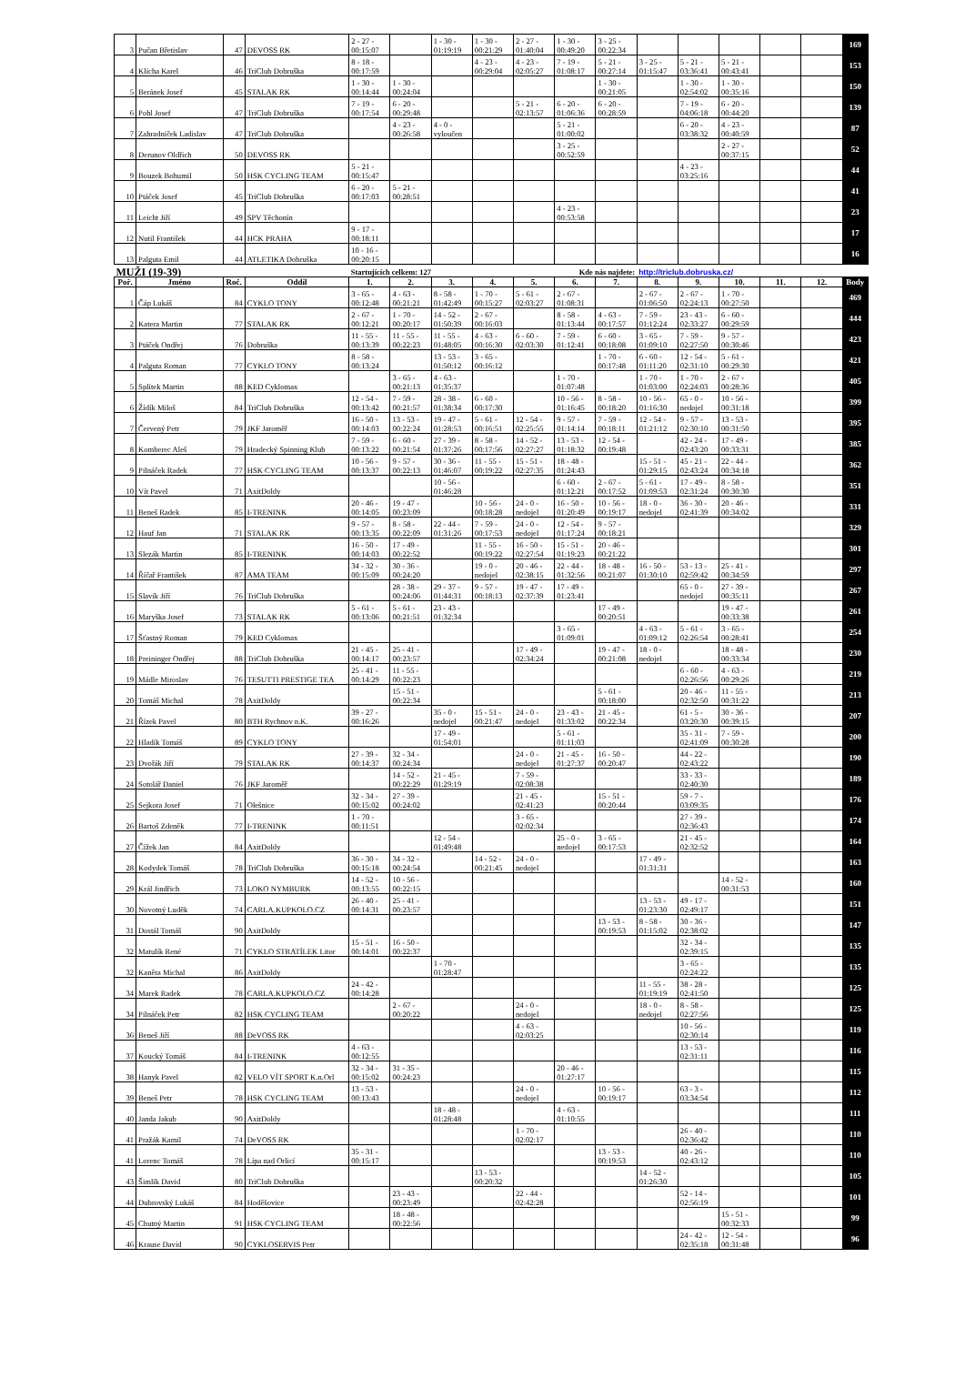| 3 | Pučan Břetislav | 47 | DEVOSS RK | 2 - 27 - 00:15:07 | | 1 - 30 - 01:19:19 | 1 - 30 - 00:21:29 | 2 - 27 - 01:40:04 | 1 - 30 - 00:49:20 | 3 - 25 - 00:22:34 | | | | | | 169 |
| 4 | Klícha Karel | 46 | TriClub Dobruška | 8 - 18 - 00:17:59 | | | 4 - 23 - 00:29:04 | 4 - 23 - 02:05:27 | 7 - 19 - 01:08:17 | 5 - 21 - 00:27:14 | 3 - 25 - 01:15:47 | 5 - 21 - 03:36:41 | 5 - 21 - 00:43:41 | | | 153 |
| 5 | Beránek Josef | 45 | STALAK RK | 1 - 30 - 00:14:44 | 1 - 30 - 00:24:04 | | | | | 1 - 30 - 00:21:05 | | 1 - 30 - 02:54:02 | 1 - 30 - 00:35:16 | | | 150 |
| 6 | Pohl Josef | 47 | TriClub Dobruška | 7 - 19 - 00:17:54 | 6 - 20 - 00:29:48 | | | 5 - 21 - 02:13:57 | 6 - 20 - 01:06:36 | 6 - 20 - 00:28:59 | | 7 - 19 - 04:06:18 | 6 - 20 - 00:44:20 | | | 139 |
| 7 | Zahradníček Ladislav | 47 | TriClub Dobruška | | 4 - 23 - 00:26:58 | 4 - 0 - vyloučen | | | 5 - 21 - 01:00:02 | | | 6 - 20 - 03:38:32 | 4 - 23 - 00:40:59 | | | 87 |
| 8 | Derunov Oldřich | 50 | DEVOSS RK | | | | | | 3 - 25 - 00:52:59 | | | | 2 - 27 - 00:37:15 | | | 52 |
| 9 | Bouzek Bohumil | 50 | HSK CYCLING TEAM | 5 - 21 - 00:15:47 | | | | | | | | 4 - 23 - 03:25:16 | | | | 44 |
| 10 | Ptáček Josef | 45 | TriClub Dobruška | 6 - 20 - 00:17:03 | 5 - 21 - 00:28:51 | | | | | | | | | | | 41 |
| 11 | Leicht Jiří | 49 | SPV Těchonín | | | | | | 4 - 23 - 00:53:58 | | | | | | | 23 |
| 12 | Nutil František | 44 | HCK PRAHA | 9 - 17 - 00:18:11 | | | | | | | | | | | | 17 |
| 13 | Palguta Emil | 44 | ATLETIKA Dobruška | 10 - 16 - 00:20:15 | | | | | | | | | | | | 16 |
| MUŽI (19-39) | | | | Startujících celkem: 127 | | | | Kde nás najdete: | | | http://triclub.dobruska.cz/ | | | | | |
| Poř. | Jméno | Roč. | Oddíl | 1. | 2. | 3. | 4. | 5. | 6. | 7. | 8. | 9. | 10. | 11. | 12. | Body |
| 1 | Čáp Lukáš | 84 | CYKLO TONY | 3 - 65 - 00:12:48 | 4 - 63 - 00:21:21 | 8 - 58 - 01:42:49 | 1 - 70 - 00:15:27 | 5 - 61 - 02:03:27 | 2 - 67 - 01:08:31 | | 2 - 67 - 01:06:50 | 2 - 67 - 02:24:13 | 1 - 70 - 00:27:50 | | | 469 |
| 2 | Katera Martin | 77 | STALAK RK | 2 - 67 - 00:12:21 | 1 - 70 - 00:20:17 | 14 - 52 - 01:50:39 | 2 - 67 - 00:16:03 | | 8 - 58 - 01:13:44 | 4 - 63 - 00:17:57 | 7 - 59 - 01:12:24 | 23 - 43 - 02:33:27 | 6 - 60 - 00:29:59 | | | 444 |
| 3 | Ptáček Ondřej | 76 | Dobruška | 11 - 55 - 00:13:39 | 11 - 55 - 00:22:23 | 11 - 55 - 01:48:05 | 4 - 63 - 00:16:30 | 6 - 60 - 02:03:30 | 7 - 59 - 01:12:41 | 6 - 60 - 00:18:08 | 3 - 65 - 01:09:10 | 7 - 59 - 02:27:50 | 9 - 57 - 00:30:46 | | | 423 |
| 4 | Palguta Roman | 77 | CYKLO TONY | 8 - 58 - 00:13:24 | | 13 - 53 - 01:50:12 | 3 - 65 - 00:16:12 | | | 1 - 70 - 00:17:48 | 6 - 60 - 01:11:20 | 12 - 54 - 02:31:10 | 5 - 61 - 00:29:30 | | | 421 |
| 5 | Splítek Martin | 88 | KED Cyklomax | | 3 - 65 - 00:21:13 | 4 - 63 - 01:35:37 | | | 1 - 70 - 01:07:48 | | 1 - 70 - 01:03:00 | 1 - 70 - 02:24:03 | 2 - 67 - 00:28:36 | | | 405 |
| 6 | Žídík Miloš | 84 | TriClub Dobruška | 12 - 54 - 00:13:42 | 7 - 59 - 00:21:57 | 28 - 38 - 01:38:34 | 6 - 60 - 00:17:30 | | 10 - 56 - 01:16:45 | 8 - 58 - 00:18:20 | 10 - 56 - 01:16:30 | 65 - 0 - nedojel | 10 - 56 - 00:31:18 | | | 399 |
| 7 | Červený Petr | 79 | JKF Jaroměř | 16 - 50 - 00:14:03 | 13 - 53 - 00:22:24 | 19 - 47 - 01:28:53 | 5 - 61 - 00:16:51 | 12 - 54 - 02:25:55 | 9 - 57 - 01:14:14 | 7 - 59 - 00:18:11 | 12 - 54 - 01:21:12 | 9 - 57 - 02:30:10 | 13 - 53 - 00:31:50 | | | 395 |
| 8 | Komberec Aleš | 79 | Hradecký Spinning Klub | 7 - 59 - 00:13:22 | 6 - 60 - 00:21:54 | 27 - 39 - 01:37:26 | 8 - 58 - 00:17:56 | 14 - 52 - 02:27:27 | 13 - 53 - 01:18:32 | 12 - 54 - 00:19:48 | | 42 - 24 - 02:43:20 | 17 - 49 - 00:33:31 | | | 385 |
| 9 | Pilnáček Radek | 77 | HSK CYCLING TEAM | 10 - 56 - 00:13:37 | 9 - 57 - 00:22:13 | 30 - 36 - 01:46:07 | 11 - 55 - 00:19:22 | 15 - 51 - 02:27:35 | 18 - 48 - 01:24:43 | | 15 - 51 - 01:29:15 | 45 - 21 - 02:43:24 | 22 - 44 - 00:34:18 | | | 362 |
| 10 | Vít Pavel | 71 | AxitDoldy | | | 10 - 56 - 01:46:28 | | | 6 - 60 - 01:12:21 | 2 - 67 - 00:17:52 | 5 - 61 - 01:09:53 | 17 - 49 - 02:31:24 | 8 - 58 - 00:30:30 | | | 351 |
| 11 | Beneš Radek | 85 | I-TRENINK | 20 - 46 - 00:14:05 | 19 - 47 - 00:23:09 | | 10 - 56 - 00:18:28 | 24 - 0 - nedojel | 16 - 50 - 01:20:49 | 10 - 56 - 00:19:17 | 18 - 0 - nedojel | 36 - 30 - 02:41:39 | 20 - 46 - 00:34:02 | | | 331 |
| 12 | Hauf Jan | 71 | STALAK RK | 9 - 57 - 00:13:35 | 8 - 58 - 00:22:09 | 22 - 44 - 01:31:26 | 7 - 59 - 00:17:53 | 24 - 0 - nedojel | 12 - 54 - 01:17:24 | 9 - 57 - 00:18:21 | | | | | | 329 |
| 13 | Slezák Martin | 85 | I-TRENINK | 16 - 50 - 00:14:03 | 17 - 49 - 00:22:52 | | 11 - 55 - 00:19:22 | 16 - 50 - 02:27:54 | 15 - 51 - 01:19:23 | 20 - 46 - 00:21:22 | | | | | | 301 |
| 14 | Říčař František | 87 | AMA TEAM | 34 - 32 - 00:15:09 | 30 - 36 - 00:24:20 | | 19 - 0 - nedojel | 20 - 46 - 02:38:15 | 22 - 44 - 01:32:56 | 18 - 48 - 00:21:07 | 16 - 50 - 01:30:10 | 53 - 13 - 02:59:42 | 25 - 41 - 00:34:59 | | | 297 |
| 15 | Slavík Jiří | 76 | TriClub Dobruška | | 28 - 38 - 00:24:06 | 29 - 37 - 01:44:31 | 9 - 57 - 00:18:13 | 19 - 47 - 02:37:39 | 17 - 49 - 01:23:41 | | | 65 - 0 - nedojel | 27 - 39 - 00:35:11 | | | 267 |
| 16 | Maryška Josef | 73 | STALAK RK | 5 - 61 - 00:13:06 | 5 - 61 - 00:21:51 | 23 - 43 - 01:32:34 | | | | 17 - 49 - 00:20:51 | | | 19 - 47 - 00:33:38 | | | 261 |
| 17 | Šťastný Roman | 79 | KED Cyklomax | | | | | | 3 - 65 - 01:09:01 | | 4 - 63 - 01:09:12 | 5 - 61 - 02:26:54 | 3 - 65 - 00:28:41 | | | 254 |
| 18 | Preininger Ondřej | 88 | TriClub Dobruška | 21 - 45 - 00:14:17 | 25 - 41 - 00:23:57 | | | 17 - 49 - 02:34:24 | | 19 - 47 - 00:21:08 | 18 - 0 - nedojel | | 18 - 48 - 00:33:34 | | | 230 |
| 19 | Mádle Miroslav | 76 | TESUTTI PRESTIGE TEA | 25 - 41 - 00:14:29 | 11 - 55 - 00:22:23 | | | | | | | 6 - 60 - 02:26:56 | 4 - 63 - 00:29:26 | | | 219 |
| 20 | Tomáš Michal | 78 | AxitDoldy | | 15 - 51 - 00:22:34 | | | | | 5 - 61 - 00:18:00 | | 20 - 46 - 02:32:50 | 11 - 55 - 00:31:22 | | | 213 |
| 21 | Řízek Pavel | 80 | BTH Rychnov n.K. | 39 - 27 - 00:16:26 | | 35 - 0 - nedojel | 15 - 51 - 00:21:47 | 24 - 0 - nedojel | 23 - 43 - 01:33:02 | 21 - 45 - 00:22:34 | | 61 - 5 - 03:20:30 | 30 - 36 - 00:39:15 | | | 207 |
| 22 | Hladík Tomáš | 89 | CYKLO TONY | | | 17 - 49 - 01:54:01 | | | 5 - 61 - 01:11:03 | | | 35 - 31 - 02:41:09 | 7 - 59 - 00:30:28 | | | 200 |
| 23 | Dvořák Jiří | 79 | STALAK RK | 27 - 39 - 00:14:37 | 32 - 34 - 00:24:34 | | | 24 - 0 - nedojel | 21 - 45 - 01:27:37 | 16 - 50 - 00:20:47 | | 44 - 22 - 02:43:22 | | | | 190 |
| 24 | Sotolář Daniel | 76 | JKF Jaroměř | | 14 - 52 - 00:22:29 | 21 - 45 - 01:29:19 | | 7 - 59 - 02:08:38 | | | | 33 - 33 - 02:40:30 | | | | 189 |
| 25 | Sejkora Josef | 71 | Olešnice | 32 - 34 - 00:15:02 | 27 - 39 - 00:24:02 | | | 21 - 45 - 02:41:23 | | 15 - 51 - 00:20:44 | | 59 - 7 - 03:09:35 | | | | 176 |
| 26 | Bartoš Zdeněk | 77 | I-TRENINK | 1 - 70 - 00:11:51 | | | | 3 - 65 - 02:02:34 | | | | 27 - 39 - 02:36:43 | | | | 174 |
| 27 | Čížek Jan | 84 | AxitDoldy | | | 12 - 54 - 01:49:48 | | | 25 - 0 - nedojel | 3 - 65 - 00:17:53 | | 21 - 45 - 02:32:52 | | | | 164 |
| 28 | Kodydek Tomáš | 78 | TriClub Dobruška | 36 - 30 - 00:15:18 | 34 - 32 - 00:24:54 | | 14 - 52 - 00:21:45 | 24 - 0 - nedojel | | | 17 - 49 - 01:31:31 | | | | | 163 |
| 29 | Král Jindřich | 73 | LOKO NYMBURK | 14 - 52 - 00:13:55 | 10 - 56 - 00:22:15 | | | | | | | | 14 - 52 - 00:31:53 | | | 160 |
| 30 | Novotný Luděk | 74 | CARLA.KUPKOLO.CZ | 26 - 40 - 00:14:31 | 25 - 41 - 00:23:57 | | | | | | 13 - 53 - 01:23:30 | 49 - 17 - 02:49:17 | | | | 151 |
| 31 | Dostál Tomáš | 90 | AxitDoldy | | | | | | | 13 - 53 - 00:19:53 | 8 - 58 - 01:15:02 | 30 - 36 - 02:38:02 | | | | 147 |
| 32 | Matulík René | 71 | CYKLO STRATÍLEK Litor | 15 - 51 - 00:14:01 | 16 - 50 - 00:22:37 | | | | | | | 32 - 34 - 02:39:15 | | | | 135 |
| 32 | Kaněra Michal | 86 | AxitDoldy | | | 1 - 70 - 01:28:47 | | | | | | 3 - 65 - 02:24:22 | | | | 135 |
| 34 | Marek Radek | 78 | CARLA.KUPKOLO.CZ | 24 - 42 - 00:14:28 | | | | | | | 11 - 55 - 01:19:19 | 38 - 28 - 02:41:50 | | | | 125 |
| 34 | Pilnáček Petr | 82 | HSK CYCLING TEAM | | 2 - 67 - 00:20:22 | | | 24 - 0 - nedojel | | | 18 - 0 - nedojel | 8 - 58 - 02:27:56 | | | | 125 |
| 36 | Beneš Jiří | 88 | DeVOSS RK | | | | | 4 - 63 - 02:03:25 | | | | 10 - 56 - 02:30:14 | | | | 119 |
| 37 | Koucký Tomáš | 84 | I-TRENINK | 4 - 63 - 00:12:55 | | | | | | | | 13 - 53 - 02:31:11 | | | | 116 |
| 38 | Hanyk Pavel | 82 | VELO VÍT SPORT K.n.Orl | 32 - 34 - 00:15:02 | 31 - 35 - 00:24:23 | | | | 20 - 46 - 01:27:17 | | | | | | | 115 |
| 39 | Beneš Petr | 78 | HSK CYCLING TEAM | 13 - 53 - 00:13:43 | | | | 24 - 0 - nedojel | | 10 - 56 - 00:19:17 | | 63 - 3 - 03:34:54 | | | | 112 |
| 40 | Janda Jakub | 90 | AxitDoldy | | | 18 - 48 - 01:28:48 | | | 4 - 63 - 01:10:55 | | | | | | | 111 |
| 41 | Pražák Kamil | 74 | DeVOSS RK | | | | | 1 - 70 - 02:02:17 | | | | 26 - 40 - 02:36:42 | | | | 110 |
| 41 | Lorenc Tomáš | 78 | Lípa nad Orlicí | 35 - 31 - 00:15:17 | | | | | | 13 - 53 - 00:19:53 | | 40 - 26 - 02:43:12 | | | | 110 |
| 43 | Šimlík David | 80 | TriClub Dobruška | | | | 13 - 53 - 00:20:32 | | | | 14 - 52 - 01:26:30 | | | | | 105 |
| 44 | Dubrovský Lukáš | 84 | Hoděšovice | | 23 - 43 - 00:23:49 | | | 22 - 44 - 02:42:28 | | | | 52 - 14 - 02:56:19 | | | | 101 |
| 45 | Chutný Martin | 91 | HSK CYCLING TEAM | | 18 - 48 - 00:22:56 | | | | | | | | 15 - 51 - 00:32:33 | | | 99 |
| 46 | Krause David | 90 | CYKLOSERVIS Petr | | | | | | | | | 24 - 42 - 02:35:18 | 12 - 54 - 00:31:48 | | | 96 |